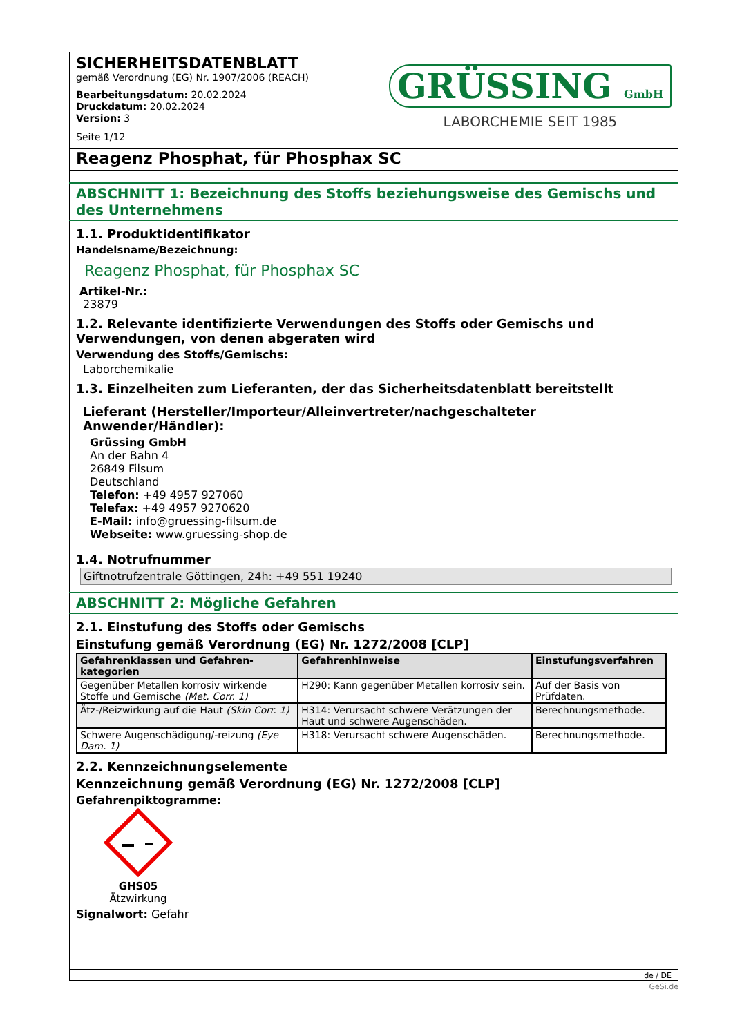SICHERHEITSDATENBLATT
gemäß Verordnung (EG) Nr. 1907/2006 (REACH)
Bearbeitungsdatum: 20.02.2024
Druckdatum: 20.02.2024
Version: 3
Seite 1/12
GRÜSSING GmbH
LABORCHEMIE SEIT 1985
Reagenz Phosphat, für Phosphax SC
ABSCHNITT 1: Bezeichnung des Stoffs beziehungsweise des Gemischs und des Unternehmens
1.1. Produktidentifikator
Handelsname/Bezeichnung:
Reagenz Phosphat, für Phosphax SC
Artikel-Nr.:
23879
1.2. Relevante identifizierte Verwendungen des Stoffs oder Gemischs und Verwendungen, von denen abgeraten wird
Verwendung des Stoffs/Gemischs:
Laborchemikalie
1.3. Einzelheiten zum Lieferanten, der das Sicherheitsdatenblatt bereitstellt
Lieferant (Hersteller/Importeur/Alleinvertreter/nachgeschalteter Anwender/Händler):
Grüssing GmbH
An der Bahn 4
26849 Filsum
Deutschland
Telefon: +49 4957 927060
Telefax: +49 4957 9270620
E-Mail: info@gruessing-filsum.de
Webseite: www.gruessing-shop.de
1.4. Notrufnummer
Giftnotrufzentrale Göttingen, 24h: +49 551 19240
ABSCHNITT 2: Mögliche Gefahren
2.1. Einstufung des Stoffs oder Gemischs
Einstufung gemäß Verordnung (EG) Nr. 1272/2008 [CLP]
| Gefahrenklassen und Gefahren-kategorien | Gefahrenhinweise | Einstufungsverfahren |
| --- | --- | --- |
| Gegenüber Metallen korrosiv wirkende Stoffe und Gemische (Met. Corr. 1) | H290: Kann gegenüber Metallen korrosiv sein. | Auf der Basis von Prüfdaten. |
| Ätz-/Reizwirkung auf die Haut (Skin Corr. 1) | H314: Verursacht schwere Verätzungen der Haut und schwere Augenschäden. | Berechnungsmethode. |
| Schwere Augenschädigung/-reizung (Eye Dam. 1) | H318: Verursacht schwere Augenschäden. | Berechnungsmethode. |
2.2. Kennzeichnungselemente
Kennzeichnung gemäß Verordnung (EG) Nr. 1272/2008 [CLP]
Gefahrenpiktogramme:
GHS05
Ätzwirkung
Signalwort: Gefahr
de / DE
GeSi.de